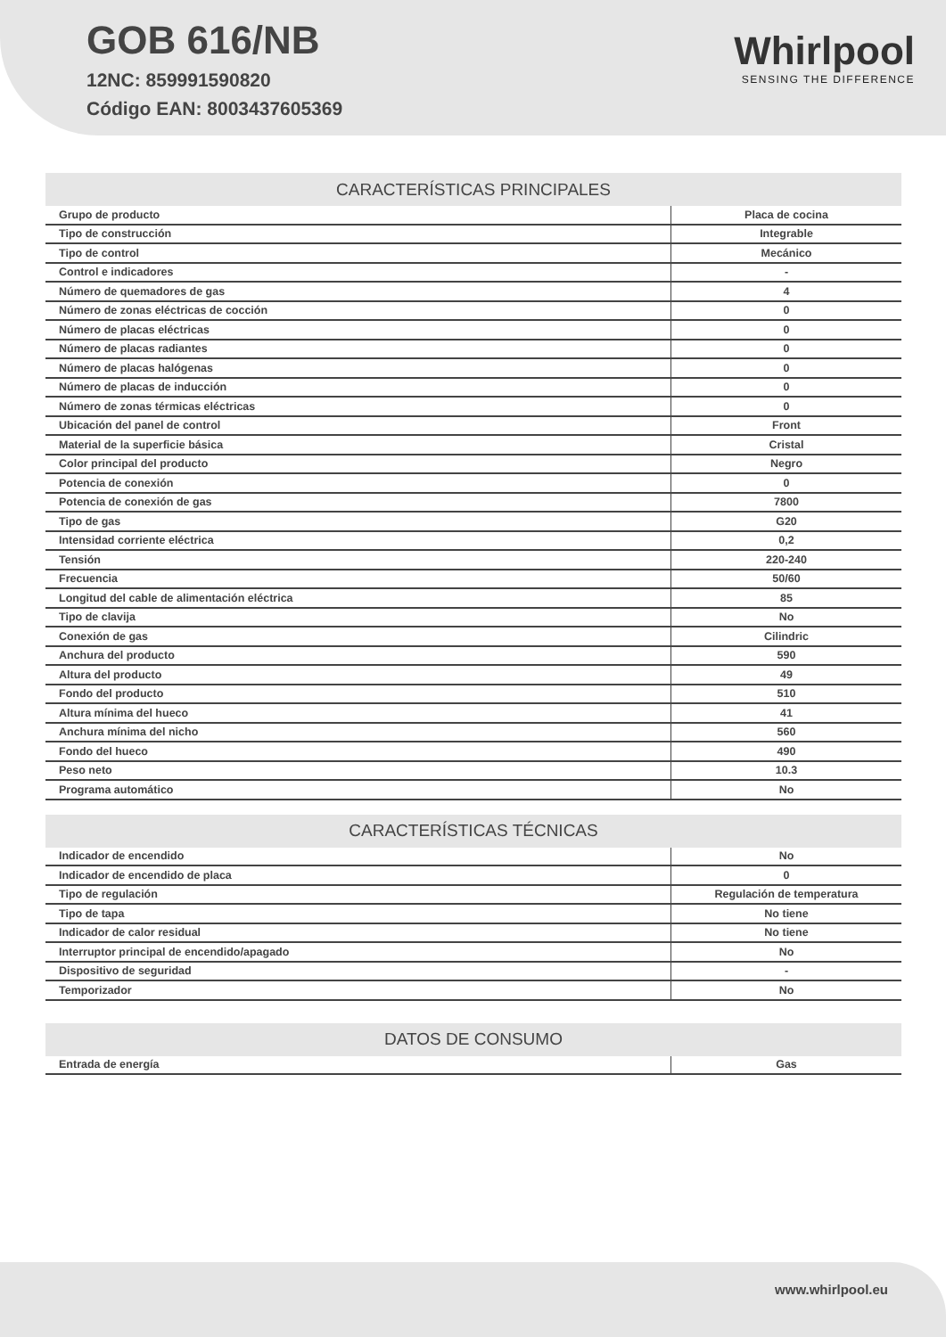GOB 616/NB
12NC: 859991590820
Código EAN: 8003437605369
Whirlpool
SENSING THE DIFFERENCE
| CARACTERÍSTICAS PRINCIPALES | |
| --- | --- |
| Grupo de producto | Placa de cocina |
| Tipo de construcción | Integrable |
| Tipo de control | Mecánico |
| Control e indicadores | - |
| Número de quemadores de gas | 4 |
| Número de zonas eléctricas de cocción | 0 |
| Número de placas eléctricas | 0 |
| Número de placas radiantes | 0 |
| Número de placas halógenas | 0 |
| Número de placas de inducción | 0 |
| Número de zonas térmicas eléctricas | 0 |
| Ubicación del panel de control | Front |
| Material de la superficie básica | Cristal |
| Color principal del producto | Negro |
| Potencia de conexión | 0 |
| Potencia de conexión de gas | 7800 |
| Tipo de gas | G20 |
| Intensidad corriente eléctrica | 0,2 |
| Tensión | 220-240 |
| Frecuencia | 50/60 |
| Longitud del cable de alimentación eléctrica | 85 |
| Tipo de clavija | No |
| Conexión de gas | Cilindric |
| Anchura del producto | 590 |
| Altura del producto | 49 |
| Fondo del producto | 510 |
| Altura mínima del hueco | 41 |
| Anchura mínima del nicho | 560 |
| Fondo del hueco | 490 |
| Peso neto | 10.3 |
| Programa automático | No |
| CARACTERÍSTICAS TÉCNICAS | |
| --- | --- |
| Indicador de encendido | No |
| Indicador de encendido de placa | 0 |
| Tipo de regulación | Regulación de temperatura |
| Tipo de tapa | No tiene |
| Indicador de calor residual | No tiene |
| Interruptor principal de encendido/apagado | No |
| Dispositivo de seguridad | - |
| Temporizador | No |
| DATOS DE CONSUMO | |
| --- | --- |
| Entrada de energía | Gas |
www.whirlpool.eu